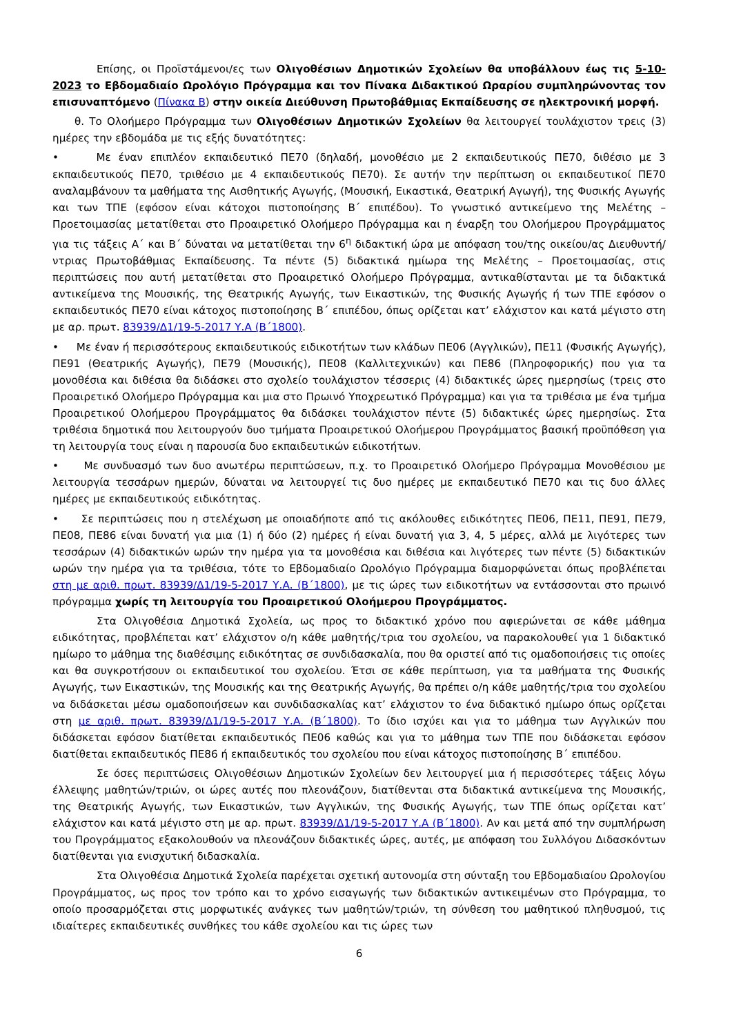Επίσης, οι Προϊστάμενοι/ες των Ολιγοθέσιων Δημοτικών Σχολείων θα υποβάλλουν έως τις 5-10-2023 το Εβδομαδιαίο Ωρολόγιο Πρόγραμμα και τον Πίνακα Διδακτικού Ωραρίου συμπληρώνοντας τον επισυναπτόμενο (Πίνακα Β) στην οικεία Διεύθυνση Πρωτοβάθμιας Εκπαίδευσης σε ηλεκτρονική μορφή.
θ. Το Ολοήμερο Πρόγραμμα των Ολιγοθέσιων Δημοτικών Σχολείων θα λειτουργεί τουλάχιστον τρεις (3) ημέρες την εβδομάδα με τις εξής δυνατότητες:
• Με έναν επιπλέον εκπαιδευτικό ΠΕ70 (δηλαδή, μονοθέσιο με 2 εκπαιδευτικούς ΠΕ70, διθέσιο με 3 εκπαιδευτικούς ΠΕ70, τριθέσιο με 4 εκπαιδευτικούς ΠΕ70). Σε αυτήν την περίπτωση οι εκπαιδευτικοί ΠΕ70 αναλαμβάνουν τα μαθήματα της Αισθητικής Αγωγής, (Μουσική, Εικαστικά, Θεατρική Αγωγή), της Φυσικής Αγωγής και των ΤΠΕ (εφόσον είναι κάτοχοι πιστοποίησης Β΄ επιπέδου). Το γνωστικό αντικείμενο της Μελέτης – Προετοιμασίας μετατίθεται στο Προαιρετικό Ολοήμερο Πρόγραμμα και η έναρξη του Ολοήμερου Προγράμματος για τις τάξεις Α΄ και Β΄ δύναται να μετατίθεται την 6<sup>η</sup> διδακτική ώρα με απόφαση του/της οικείου/ας Διευθυντή/ντριας Πρωτοβάθμιας Εκπαίδευσης. Τα πέντε (5) διδακτικά ημίωρα της Μελέτης – Προετοιμασίας, στις περιπτώσεις που αυτή μετατίθεται στο Προαιρετικό Ολοήμερο Πρόγραμμα, αντικαθίστανται με τα διδακτικά αντικείμενα της Μουσικής, της Θεατρικής Αγωγής, των Εικαστικών, της Φυσικής Αγωγής ή των ΤΠΕ εφόσον ο εκπαιδευτικός ΠΕ70 είναι κάτοχος πιστοποίησης Β΄ επιπέδου, όπως ορίζεται κατ’ ελάχιστον και κατά μέγιστο στη με αρ. πρωτ. 83939/Δ1/19-5-2017 Υ.Α (Β΄1800).
• Με έναν ή περισσότερους εκπαιδευτικούς ειδικοτήτων των κλάδων ΠΕ06 (Αγγλικών), ΠΕ11 (Φυσικής Αγωγής), ΠΕ91 (Θεατρικής Αγωγής), ΠΕ79 (Μουσικής), ΠΕ08 (Καλλιτεχνικών) και ΠΕ86 (Πληροφορικής) που για τα μονοθέσια και διθέσια θα διδάσκει στο σχολείο τουλάχιστον τέσσερις (4) διδακτικές ώρες ημερησίως (τρεις στο Προαιρετικό Ολοήμερο Πρόγραμμα και μια στο Πρωινό Υποχρεωτικό Πρόγραμμα) και για τα τριθέσια με ένα τμήμα Προαιρετικού Ολοήμερου Προγράμματος θα διδάσκει τουλάχιστον πέντε (5) διδακτικές ώρες ημερησίως. Στα τριθέσια δημοτικά που λειτουργούν δυο τμήματα Προαιρετικού Ολοήμερου Προγράμματος βασική προϋπόθεση για τη λειτουργία τους είναι η παρουσία δυο εκπαιδευτικών ειδικοτήτων.
• Με συνδυασμό των δυο ανωτέρω περιπτώσεων, π.χ. το Προαιρετικό Ολοήμερο Πρόγραμμα Μονοθέσιου με λειτουργία τεσσάρων ημερών, δύναται να λειτουργεί τις δυο ημέρες με εκπαιδευτικό ΠΕ70 και τις δυο άλλες ημέρες με εκπαιδευτικούς ειδικότητας.
• Σε περιπτώσεις που η στελέχωση με οποιαδήποτε από τις ακόλουθες ειδικότητες ΠΕ06, ΠΕ11, ΠΕ91, ΠΕ79, ΠΕ08, ΠΕ86 είναι δυνατή για μια (1) ή δύο (2) ημέρες ή είναι δυνατή για 3, 4, 5 μέρες, αλλά με λιγότερες των τεσσάρων (4) διδακτικών ωρών την ημέρα για τα μονοθέσια και διθέσια και λιγότερες των πέντε (5) διδακτικών ωρών την ημέρα για τα τριθέσια, τότε το Εβδομαδιαίο Ωρολόγιο Πρόγραμμα διαμορφώνεται όπως προβλέπεται στη με αριθ. πρωτ. 83939/Δ1/19-5-2017 Υ.Α. (Β΄1800), με τις ώρες των ειδικοτήτων να εντάσσονται στο πρωινό πρόγραμμα χωρίς τη λειτουργία του Προαιρετικού Ολοήμερου Προγράμματος.
Στα Ολιγοθέσια Δημοτικά Σχολεία, ως προς το διδακτικό χρόνο που αφιερώνεται σε κάθε μάθημα ειδικότητας, προβλέπεται κατ’ ελάχιστον ο/η κάθε μαθητής/τρια του σχολείου, να παρακολουθεί για 1 διδακτικό ημίωρο το μάθημα της διαθέσιμης ειδικότητας σε συνδιδασκαλία, που θα οριστεί από τις ομαδοποιήσεις τις οποίες και θα συγκροτήσουν οι εκπαιδευτικοί του σχολείου. Έτσι σε κάθε περίπτωση, για τα μαθήματα της Φυσικής Αγωγής, των Εικαστικών, της Μουσικής και της Θεατρικής Αγωγής, θα πρέπει ο/η κάθε μαθητής/τρια του σχολείου να διδάσκεται μέσω ομαδοποιήσεων και συνδιδασκαλίας κατ’ ελάχιστον το ένα διδακτικό ημίωρο όπως ορίζεται στη με αριθ. πρωτ. 83939/Δ1/19-5-2017 Υ.Α. (Β΄1800). Το ίδιο ισχύει και για το μάθημα των Αγγλικών που διδάσκεται εφόσον διατίθεται εκπαιδευτικός ΠΕ06 καθώς και για το μάθημα των ΤΠΕ που διδάσκεται εφόσον διατίθεται εκπαιδευτικός ΠΕ86 ή εκπαιδευτικός του σχολείου που είναι κάτοχος πιστοποίησης Β΄ επιπέδου.
Σε όσες περιπτώσεις Ολιγοθέσιων Δημοτικών Σχολείων δεν λειτουργεί μια ή περισσότερες τάξεις λόγω έλλειψης μαθητών/τριών, οι ώρες αυτές που πλεονάζουν, διατίθενται στα διδακτικά αντικείμενα της Μουσικής, της Θεατρικής Αγωγής, των Εικαστικών, των Αγγλικών, της Φυσικής Αγωγής, των ΤΠΕ όπως ορίζεται κατ’ ελάχιστον και κατά μέγιστο στη με αρ. πρωτ. 83939/Δ1/19-5-2017 Υ.Α (Β΄1800). Αν και μετά από την συμπλήρωση του Προγράμματος εξακολουθούν να πλεονάζουν διδακτικές ώρες, αυτές, με απόφαση του Συλλόγου Διδασκόντων διατίθενται για ενισχυτική διδασκαλία.
Στα Ολιγοθέσια Δημοτικά Σχολεία παρέχεται σχετική αυτονομία στη σύνταξη του Εβδομαδιαίου Ωρολογίου Προγράμματος, ως προς τον τρόπο και το χρόνο εισαγωγής των διδακτικών αντικειμένων στο Πρόγραμμα, το οποίο προσαρμόζεται στις μορφωτικές ανάγκες των μαθητών/τριών, τη σύνθεση του μαθητικού πληθυσμού, τις ιδιαίτερες εκπαιδευτικές συνθήκες του κάθε σχολείου και τις ώρες των
6